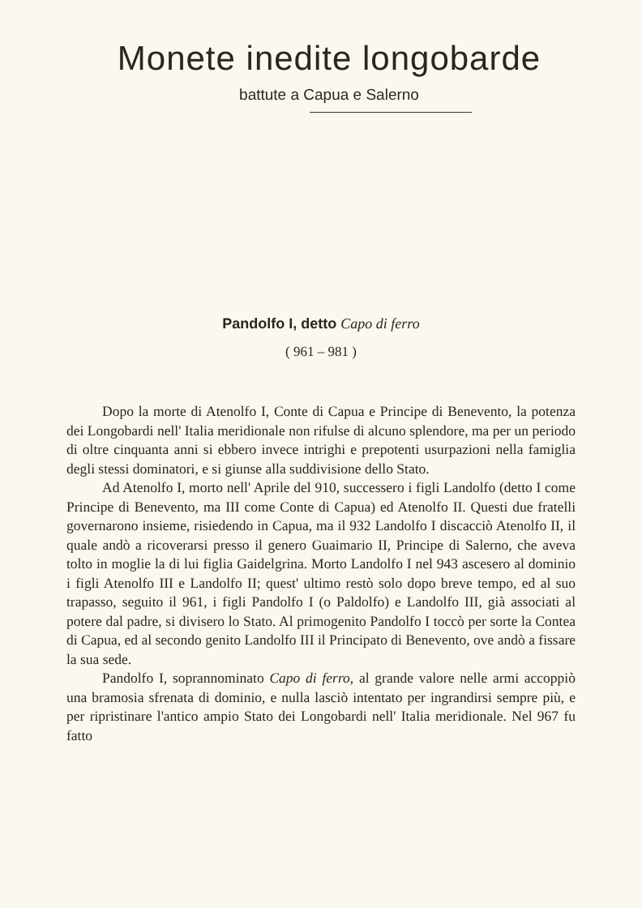Monete inedite longobarde
battute a Capua e Salerno
Pandolfo I, detto Capo di ferro
( 961 – 981 )
Dopo la morte di Atenolfo I, Conte di Capua e Principe di Benevento, la potenza dei Longobardi nell' Italia meridionale non rifulse di alcuno splendore, ma per un periodo di oltre cinquanta anni si ebbero invece intrighi e prepotenti usurpazioni nella famiglia degli stessi dominatori, e si giunse alla suddivisione dello Stato.
Ad Atenolfo I, morto nell' Aprile del 910, successero i figli Landolfo (detto I come Principe di Benevento, ma III come Conte di Capua) ed Atenolfo II. Questi due fratelli governarono insieme, risiedendo in Capua, ma il 932 Landolfo I discacciò Atenolfo II, il quale andò a ricoverarsi presso il genero Guaimario II, Principe di Salerno, che aveva tolto in moglie la di lui figlia Gaidelgrina. Morto Landolfo I nel 943 ascesero al dominio i figli Atenolfo III e Landolfo II; quest' ultimo restò solo dopo breve tempo, ed al suo trapasso, seguito il 961, i figli Pandolfo I (o Paldolfo) e Landolfo III, già associati al potere dal padre, si divisero lo Stato. Al primogenito Pandolfo I toccò per sorte la Contea di Capua, ed al secondo genito Landolfo III il Principato di Benevento, ove andò a fissare la sua sede.
Pandolfo I, soprannominato Capo di ferro, al grande valore nelle armi accoppiò una bramosia sfrenata di dominio, e nulla lasciò intentato per ingrandirsi sempre più, e per ripristinare l'antico ampio Stato dei Longobardi nell' Italia meridionale. Nel 967 fu fatto